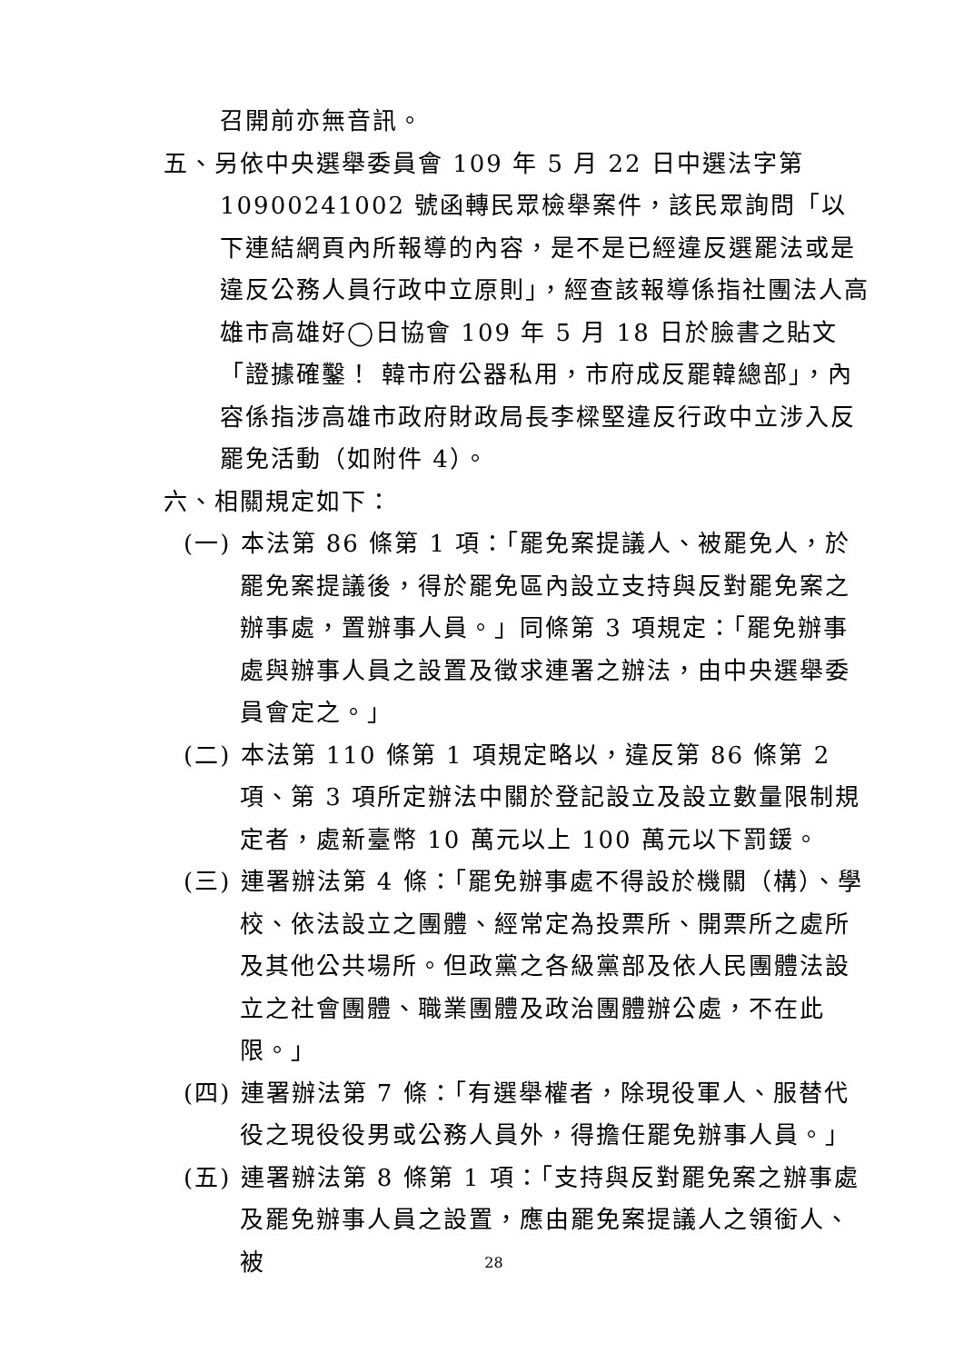召開前亦無音訊。
五、另依中央選舉委員會 109 年 5 月 22 日中選法字第10900241002 號函轉民眾檢舉案件，該民眾詢問「以下連結網頁內所報導的內容，是不是已經違反選罷法或是違反公務人員行政中立原則」，經查該報導係指社團法人高雄市高雄好◯日協會 109 年 5 月 18 日於臉書之貼文「證據確鑿！ 韓市府公器私用，市府成反罷韓總部」，內容係指涉高雄市政府財政局長李樑堅違反行政中立涉入反罷免活動（如附件 4）。
六、相關規定如下：
(一) 本法第 86 條第 1 項：「罷免案提議人、被罷免人，於罷免案提議後，得於罷免區內設立支持與反對罷免案之辦事處，置辦事人員。」同條第 3 項規定：「罷免辦事處與辦事人員之設置及徵求連署之辦法，由中央選舉委員會定之。」
(二) 本法第 110 條第 1 項規定略以，違反第 86 條第 2 項、第 3 項所定辦法中關於登記設立及設立數量限制規定者，處新臺幣 10 萬元以上 100 萬元以下罰鍰。
(三) 連署辦法第 4 條：「罷免辦事處不得設於機關（構）、學校、依法設立之團體、經常定為投票所、開票所之處所及其他公共場所。但政黨之各級黨部及依人民團體法設立之社會團體、職業團體及政治團體辦公處，不在此限。」
(四) 連署辦法第 7 條：「有選舉權者，除現役軍人、服替代役之現役役男或公務人員外，得擔任罷免辦事人員。」
(五) 連署辦法第 8 條第 1 項：「支持與反對罷免案之辦事處及罷免辦事人員之設置，應由罷免案提議人之領銜人、被
28